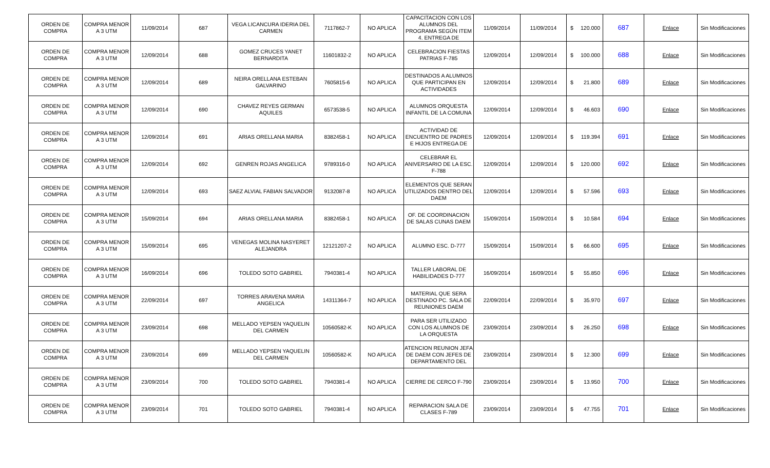| ORDEN DE COMPRA | COMPRA MENOR A 3 UTM | 11/09/2014 | 687 | VEGA LICANCURA IDERIA DEL CARMEN | 7117862-7 | NO APLICA | CAPACITACION CON LOS ALUMNOS DEL PROGRAMA SEGÚN ITEM 4. ENTREGA DE | 11/09/2014 | 11/09/2014 | $ 120.000 | 687 | Enlace | Sin Modificaciones |
| ORDEN DE COMPRA | COMPRA MENOR A 3 UTM | 12/09/2014 | 688 | GOMEZ CRUCES YANET BERNARDITA | 11601832-2 | NO APLICA | CELEBRACION FIESTAS PATRIAS F-785 | 12/09/2014 | 12/09/2014 | $ 100.000 | 688 | Enlace | Sin Modificaciones |
| ORDEN DE COMPRA | COMPRA MENOR A 3 UTM | 12/09/2014 | 689 | NEIRA ORELLANA ESTEBAN GALVARINO | 7605815-6 | NO APLICA | DESTINADOS A ALUMNOS QUE PARTICIPAN EN ACTIVIDADES | 12/09/2014 | 12/09/2014 | $ 21.800 | 689 | Enlace | Sin Modificaciones |
| ORDEN DE COMPRA | COMPRA MENOR A 3 UTM | 12/09/2014 | 690 | CHAVEZ REYES GERMAN AQUILES | 6573538-5 | NO APLICA | ALUMNOS ORQUESTA INFANTIL DE LA COMUNA | 12/09/2014 | 12/09/2014 | $ 46.603 | 690 | Enlace | Sin Modificaciones |
| ORDEN DE COMPRA | COMPRA MENOR A 3 UTM | 12/09/2014 | 691 | ARIAS ORELLANA MARIA | 8382458-1 | NO APLICA | ACTIVIDAD DE ENCUENTRO DE PADRES E HIJOS ENTREGA DE | 12/09/2014 | 12/09/2014 | $ 119.394 | 691 | Enlace | Sin Modificaciones |
| ORDEN DE COMPRA | COMPRA MENOR A 3 UTM | 12/09/2014 | 692 | GENREN ROJAS ANGELICA | 9789316-0 | NO APLICA | CELEBRAR EL ANIVERSARIO DE LA ESC. F-788 | 12/09/2014 | 12/09/2014 | $ 120.000 | 692 | Enlace | Sin Modificaciones |
| ORDEN DE COMPRA | COMPRA MENOR A 3 UTM | 12/09/2014 | 693 | SAEZ ALVIAL FABIAN SALVADOR | 9132087-8 | NO APLICA | ELEMENTOS QUE SERAN UTILIZADOS DENTRO DEL DAEM | 12/09/2014 | 12/09/2014 | $ 57.596 | 693 | Enlace | Sin Modificaciones |
| ORDEN DE COMPRA | COMPRA MENOR A 3 UTM | 15/09/2014 | 694 | ARIAS ORELLANA MARIA | 8382458-1 | NO APLICA | OF. DE COORDINACION DE SALAS CUNAS DAEM | 15/09/2014 | 15/09/2014 | $ 10.584 | 694 | Enlace | Sin Modificaciones |
| ORDEN DE COMPRA | COMPRA MENOR A 3 UTM | 15/09/2014 | 695 | VENEGAS MOLINA NASYERET ALEJANDRA | 12121207-2 | NO APLICA | ALUMNO ESC. D-777 | 15/09/2014 | 15/09/2014 | $ 66.600 | 695 | Enlace | Sin Modificaciones |
| ORDEN DE COMPRA | COMPRA MENOR A 3 UTM | 16/09/2014 | 696 | TOLEDO SOTO GABRIEL | 7940381-4 | NO APLICA | TALLER LABORAL DE HABILIDADES D-777 | 16/09/2014 | 16/09/2014 | $ 55.850 | 696 | Enlace | Sin Modificaciones |
| ORDEN DE COMPRA | COMPRA MENOR A 3 UTM | 22/09/2014 | 697 | TORRES ARAVENA MARIA ANGELICA | 14311364-7 | NO APLICA | MATERIAL QUE SERA DESTINADO PC. SALA DE REUNIONES DAEM | 22/09/2014 | 22/09/2014 | $ 35.970 | 697 | Enlace | Sin Modificaciones |
| ORDEN DE COMPRA | COMPRA MENOR A 3 UTM | 23/09/2014 | 698 | MELLADO YEPSEN YAQUELIN DEL CARMEN | 10560582-K | NO APLICA | PARA SER UTILIZADO CON LOS ALUMNOS DE LA ORQUESTA | 23/09/2014 | 23/09/2014 | $ 26.250 | 698 | Enlace | Sin Modificaciones |
| ORDEN DE COMPRA | COMPRA MENOR A 3 UTM | 23/09/2014 | 699 | MELLADO YEPSEN YAQUELIN DEL CARMEN | 10560582-K | NO APLICA | ATENCION REUNION JEFA DE DAEM CON JEFES DE DEPARTAMENTO DEL | 23/09/2014 | 23/09/2014 | $ 12.300 | 699 | Enlace | Sin Modificaciones |
| ORDEN DE COMPRA | COMPRA MENOR A 3 UTM | 23/09/2014 | 700 | TOLEDO SOTO GABRIEL | 7940381-4 | NO APLICA | CIERRE DE CERCO F-790 | 23/09/2014 | 23/09/2014 | $ 13.950 | 700 | Enlace | Sin Modificaciones |
| ORDEN DE COMPRA | COMPRA MENOR A 3 UTM | 23/09/2014 | 701 | TOLEDO SOTO GABRIEL | 7940381-4 | NO APLICA | REPARACION SALA DE CLASES F-789 | 23/09/2014 | 23/09/2014 | $ 47.755 | 701 | Enlace | Sin Modificaciones |